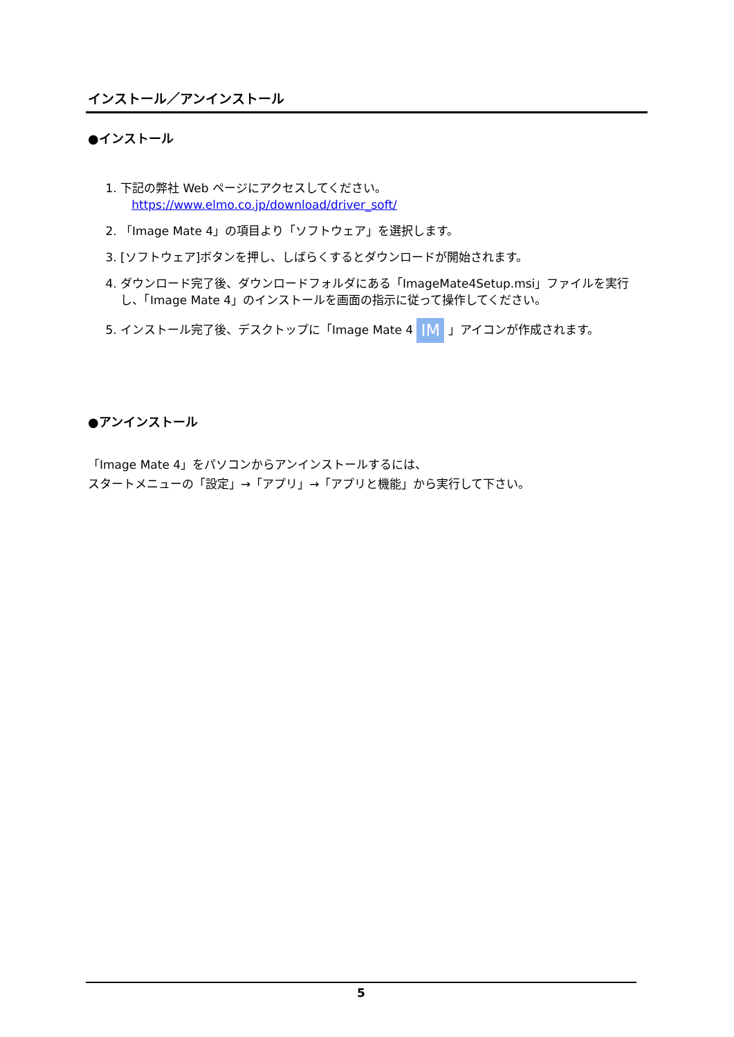インストール／アンインストール
●インストール
1. 下記の弊社 Web ページにアクセスしてください。
https://www.elmo.co.jp/download/driver_soft/
2. 「Image Mate 4」の項目より「ソフトウェア」を選択します。
3. [ソフトウェア]ボタンを押し、しばらくするとダウンロードが開始されます。
4. ダウンロード完了後、ダウンロードフォルダにある「ImageMate4Setup.msi」ファイルを実行し、「Image Mate 4」のインストールを画面の指示に従って操作してください。
5. インストール完了後、デスクトップに「Image Mate 4 IM 」アイコンが作成されます。
●アンインストール
「Image Mate 4」をパソコンからアンインストールするには、
スタートメニューの「設定」→「アプリ」→「アプリと機能」から実行して下さい。
5